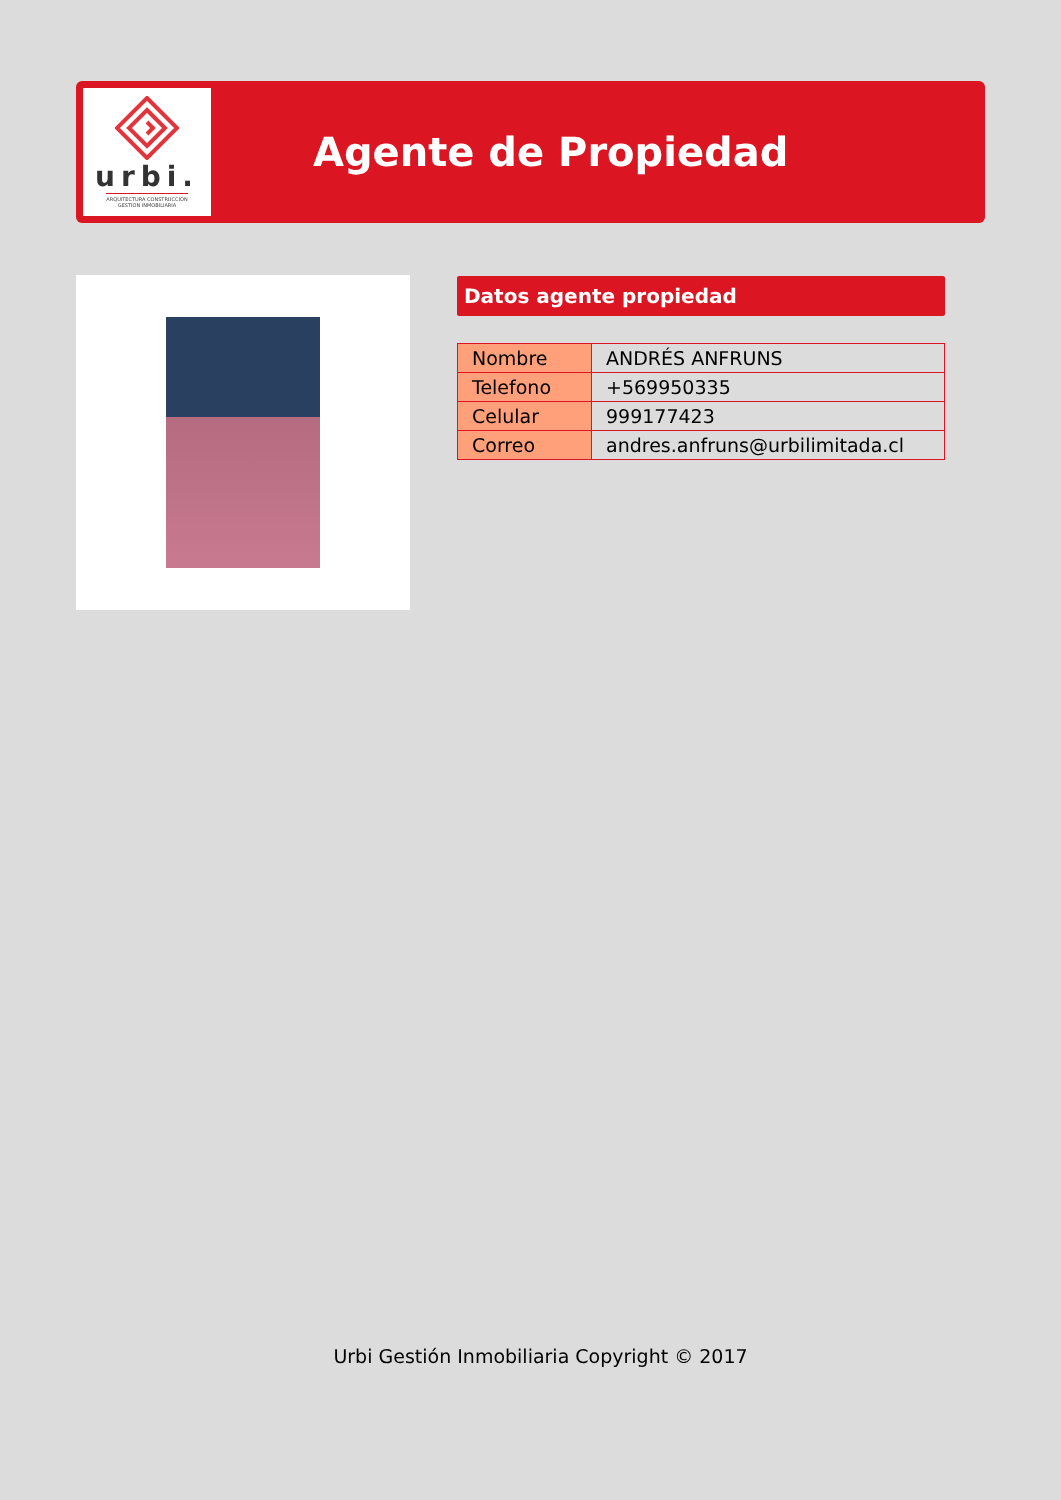urbi.
ARQUITECTURA CONSTRUCCION
GESTION INMOBILIARIA
Agente de Propiedad
Datos agente propiedad
| Nombre | ANDRÉS ANFRUNS |
| Telefono | +569950335 |
| Celular | 999177423 |
| Correo | andres.anfruns@urbilimitada.cl |
Urbi Gestión Inmobiliaria Copyright © 2017